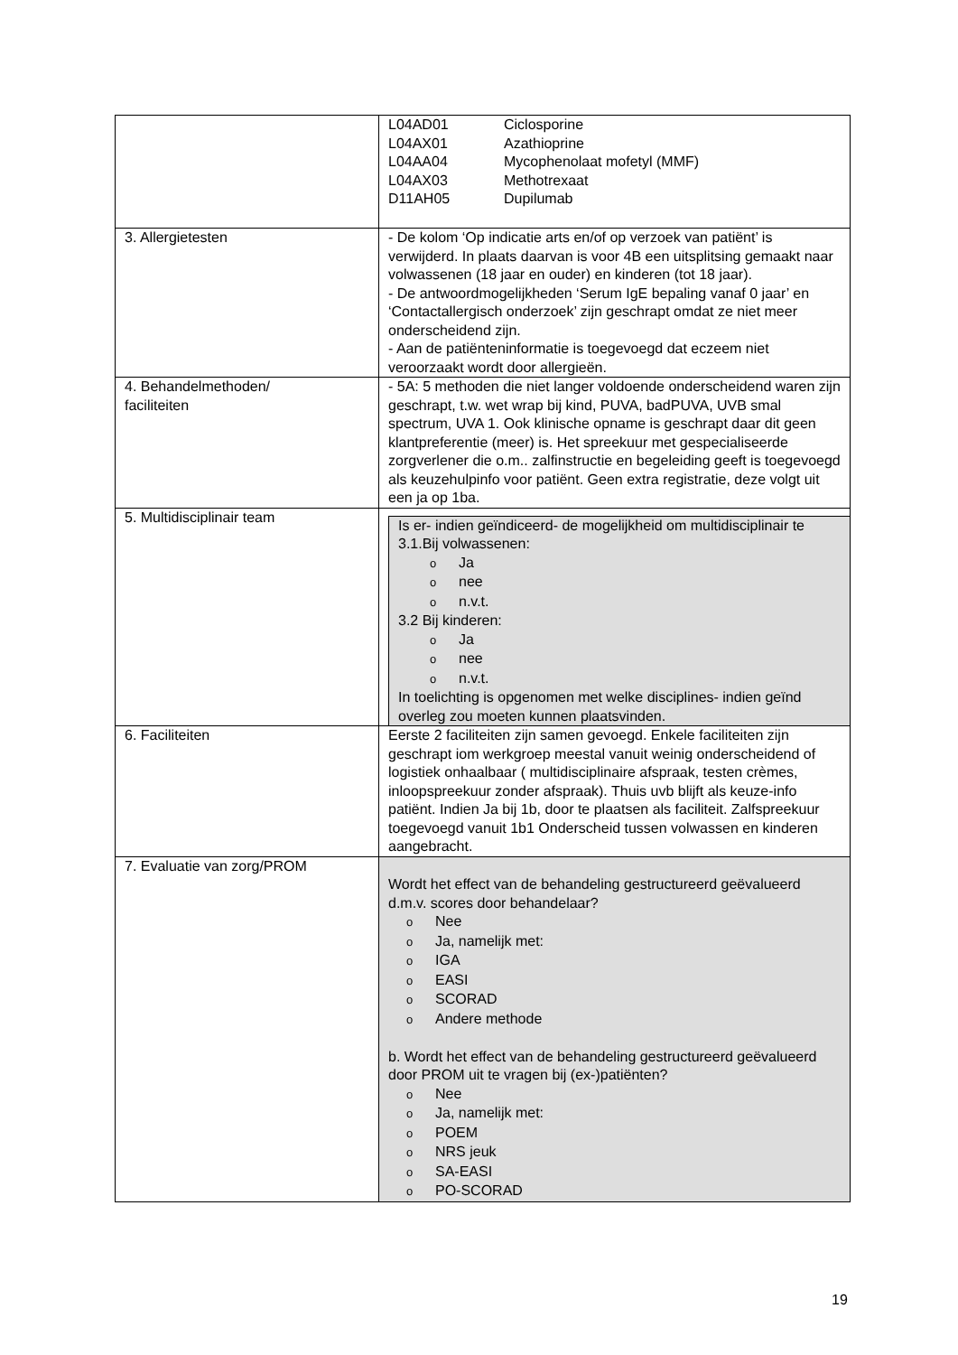| | L04AD01 Ciclosporine L04AX01 Azathioprine L04AA04 Mycophenolaat mofetyl (MMF) L04AX03 Methotrexaat D11AH05 Dupilumab |
| 3. Allergietesten | - De kolom ‘Op indicatie arts en/of op verzoek van patiënt’ is verwijderd. In plaats daarvan is voor 4B een uitsplitsing gemaakt naar volwassenen (18 jaar en ouder) en kinderen (tot 18 jaar). - De antwoordmogelijkheden ‘Serum IgE bepaling vanaf 0 jaar’ en ‘Contactallergisch onderzoek’ zijn geschrapt omdat ze niet meer onderscheidend zijn. - Aan de patiënteninformatie is toegevoegd dat eczeem niet veroorzaakt wordt door allergieën. |
| 4. Behandelmethoden/ faciliteiten | - 5A: 5 methoden die niet langer voldoende onderscheidend waren zijn geschrapt, t.w. wet wrap bij kind, PUVA, badPUVA, UVB smal spectrum, UVA 1. Ook klinische opname is geschrapt daar dit geen klantpreferentie (meer) is. Het spreekuur met gespecialiseerde zorgverlener die o.m.. zalfinstructie en begeleiding geeft is toegevoegd als keuzehulpinfo voor patiënt. Geen extra registratie, deze volgt uit een ja op 1ba. |
| 5. Multidisciplinair team | Is er- indien geïndiceerd- de mogelijkheid om multidisciplinair te 3.1.Bij volwassenen: o Ja o nee o n.v.t. 3.2 Bij kinderen: o Ja o nee o n.v.t. In toelichting is opgenomen met welke disciplines- indien geïnd overleg zou moeten kunnen plaatsvinden. |
| 6. Faciliteiten | Eerste 2 faciliteiten zijn samen gevoegd. Enkele faciliteiten zijn geschrapt iom werkgroep meestal vanuit weinig onderscheidend of logistiek onhaalbaar ( multidisciplinaire afspraak, testen crèmes, inloopspreekuur zonder afspraak). Thuis uvb blijft als keuze-info patiënt. Indien Ja bij 1b, door te plaatsen als faciliteit. Zalfspreekuur toegevoegd vanuit 1b1 Onderscheid tussen volwassen en kinderen aangebracht. |
| 7. Evaluatie van zorg/PROM | Wordt het effect van de behandeling gestructureerd geëvalueerd d.m.v. scores door behandelaar? o Nee o Ja, namelijk met: o IGA o EASI o SCORAD o Andere methode b. Wordt het effect van de behandeling gestructureerd geëvalueerd door PROM uit te vragen bij (ex-)patiënten? o Nee o Ja, namelijk met: o POEM o NRS jeuk o SA-EASI o PO-SCORAD |
19